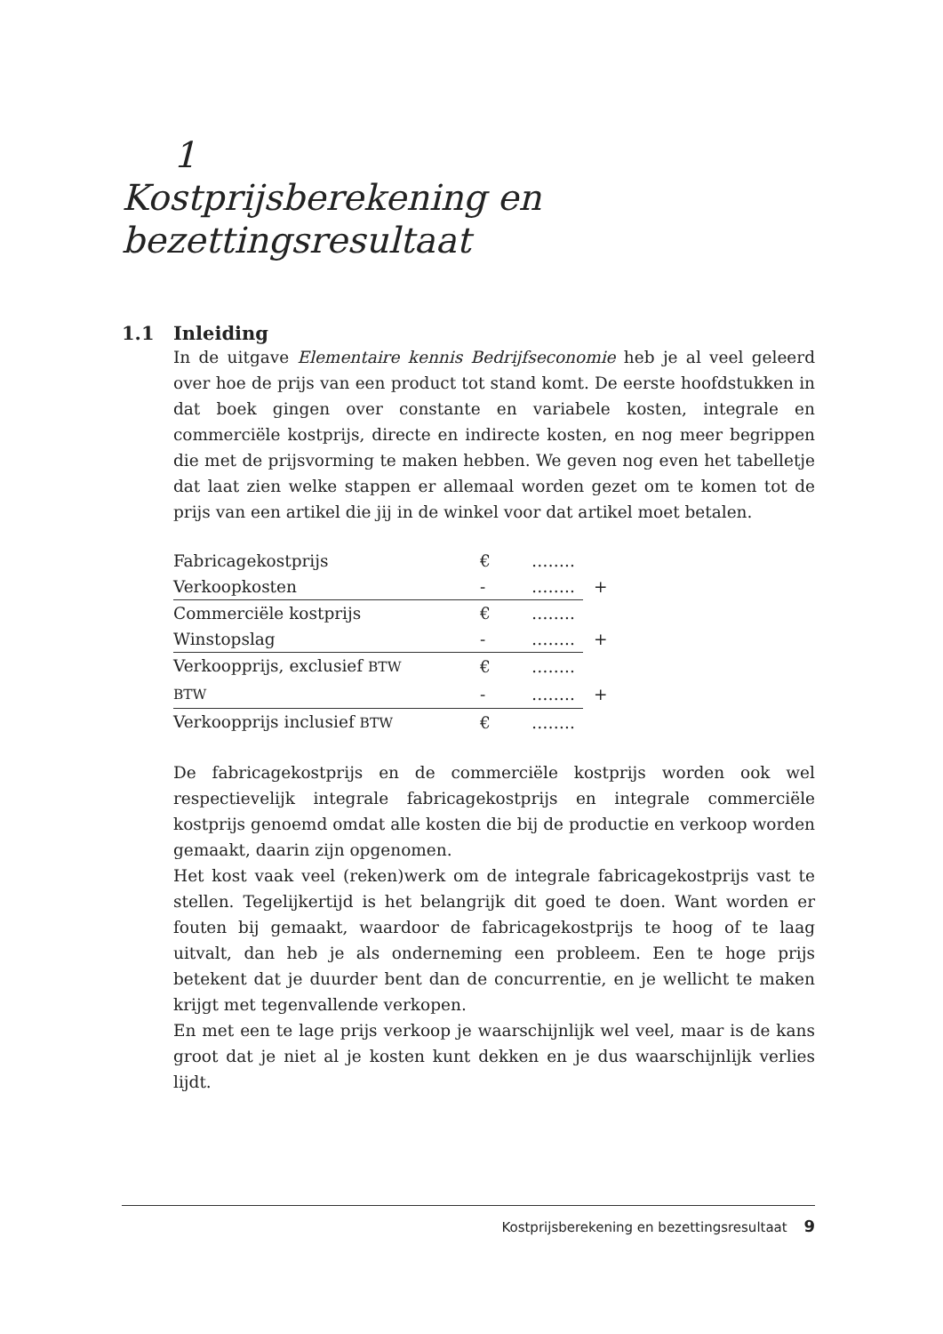1
Kostprijsberekening en
bezettingsresultaat
1.1 Inleiding
In de uitgave Elementaire kennis Bedrijfseconomie heb je al veel geleerd over hoe de prijs van een product tot stand komt. De eerste hoofdstukken in dat boek gingen over constante en variabele kosten, integrale en commerciële kostprijs, directe en indirecte kosten, en nog meer begrippen die met de prijsvorming te maken hebben. We geven nog even het tabelletje dat laat zien welke stappen er allemaal worden gezet om te komen tot de prijs van een artikel die jij in de winkel voor dat artikel moet betalen.
| Fabricagekostprijs | € | …….. | |
| Verkoopkosten | - | …….. | + |
| Commerciële kostprijs | € | …….. | |
| Winstopslag | - | …….. | + |
| Verkoopprijs, exclusief BTW | € | …….. | |
| BTW | - | …….. | + |
| Verkoopprijs inclusief BTW | € | …….. | |
De fabricagekostprijs en de commerciële kostprijs worden ook wel respectievelijk integrale fabricagekostprijs en integrale commerciële kostprijs genoemd omdat alle kosten die bij de productie en verkoop worden gemaakt, daarin zijn opgenomen.
Het kost vaak veel (reken)werk om de integrale fabricagekostprijs vast te stellen. Tegelijkertijd is het belangrijk dit goed te doen. Want worden er fouten bij gemaakt, waardoor de fabricagekostprijs te hoog of te laag uitvalt, dan heb je als onderneming een probleem. Een te hoge prijs betekent dat je duurder bent dan de concurrentie, en je wellicht te maken krijgt met tegenvallende verkopen.
En met een te lage prijs verkoop je waarschijnlijk wel veel, maar is de kans groot dat je niet al je kosten kunt dekken en je dus waarschijnlijk verlies lijdt.
Kostprijsberekening en bezettingsresultaat 9